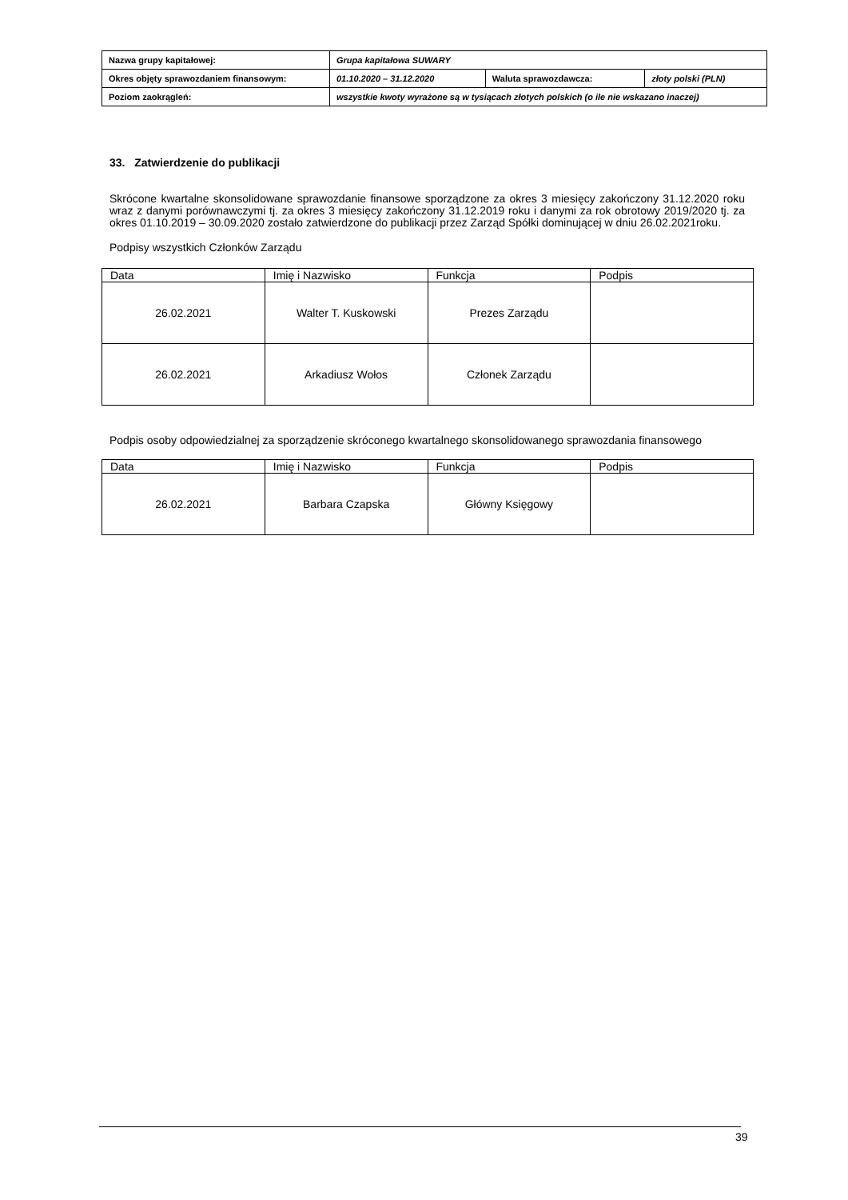| Nazwa grupy kapitałowej: | Grupa kapitałowa SUWARY | | |
| Okres objęty sprawozdaniem finansowym: | 01.10.2020 – 31.12.2020 | Waluta sprawozdawcza: | złoty polski (PLN) |
| Poziom zaokrągleń: | wszystkie kwoty wyrażone są w tysiącach złotych polskich (o ile nie wskazano inaczej) | | |
33. Zatwierdzenie do publikacji
Skrócone kwartalne skonsolidowane sprawozdanie finansowe sporządzone za okres 3 miesięcy zakończony 31.12.2020 roku wraz z danymi porównawczymi tj. za okres 3 miesięcy zakończony 31.12.2019 roku i danymi za rok obrotowy 2019/2020 tj. za okres 01.10.2019 – 30.09.2020 zostało zatwierdzone do publikacji przez Zarząd Spółki dominującej w dniu 26.02.2021roku.
Podpisy wszystkich Członków Zarządu
| Data | Imię i Nazwisko | Funkcja | Podpis |
| 26.02.2021 | Walter T. Kuskowski | Prezes Zarządu | |
| 26.02.2021 | Arkadiusz Wołos | Członek Zarządu | |
Podpis osoby odpowiedzialnej za sporządzenie skróconego kwartalnego skonsolidowanego sprawozdania finansowego
| Data | Imię i Nazwisko | Funkcja | Podpis |
| 26.02.2021 | Barbara Czapska | Główny Księgowy | |
39